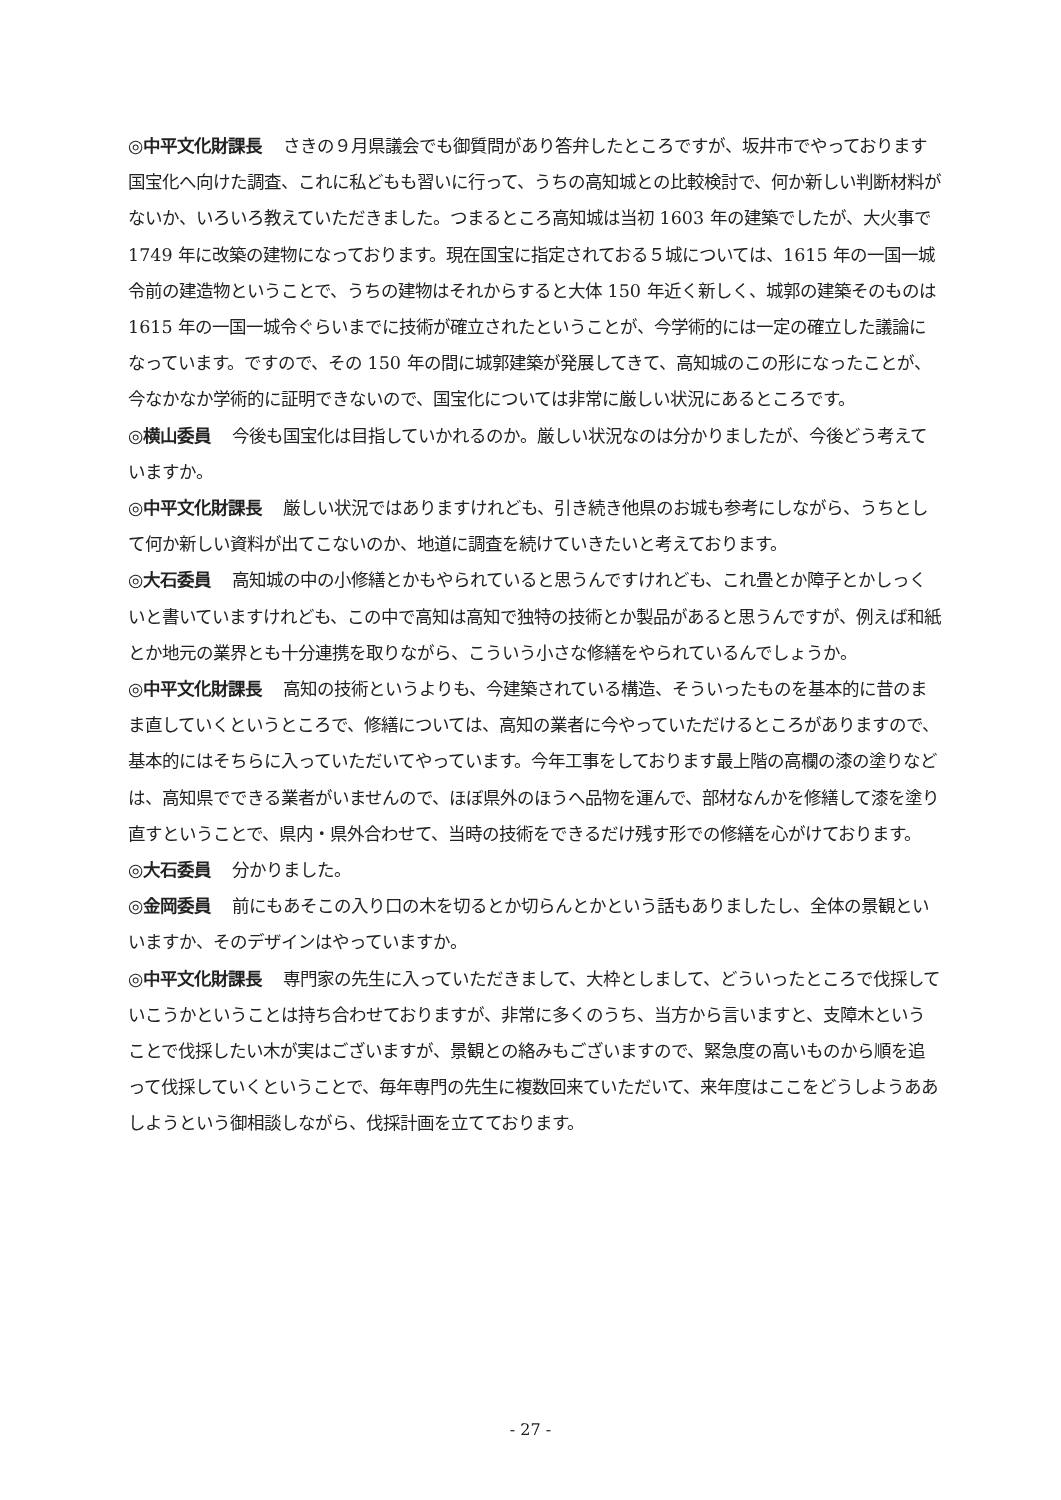◎中平文化財課長 さきの９月県議会でも御質問があり答弁したところですが、坂井市でやっております国宝化へ向けた調査、これに私どもも習いに行って、うちの高知城との比較検討で、何か新しい判断材料がないか、いろいろ教えていただきました。つまるところ高知城は当初 1603 年の建築でしたが、大火事で 1749 年に改築の建物になっております。現在国宝に指定されておる５城については、1615 年の一国一城令前の建造物ということで、うちの建物はそれからすると大体 150 年近く新しく、城郭の建築そのものは 1615 年の一国一城令ぐらいまでに技術が確立されたということが、今学術的には一定の確立した議論になっています。ですので、その 150 年の間に城郭建築が発展してきて、高知城のこの形になったことが、今なかなか学術的に証明できないので、国宝化については非常に厳しい状況にあるところです。
◎横山委員 今後も国宝化は目指していかれるのか。厳しい状況なのは分かりましたが、今後どう考えていますか。
◎中平文化財課長 厳しい状況ではありますけれども、引き続き他県のお城も参考にしながら、うちとして何か新しい資料が出てこないのか、地道に調査を続けていきたいと考えております。
◎大石委員 高知城の中の小修繕とかもやられていると思うんですけれども、これ畳とか障子とかしっくいと書いていますけれども、この中で高知は高知で独特の技術とか製品があると思うんですが、例えば和紙とか地元の業界とも十分連携を取りながら、こういう小さな修繕をやられているんでしょうか。
◎中平文化財課長 高知の技術というよりも、今建築されている構造、そういったものを基本的に昔のまま直していくというところで、修繕については、高知の業者に今やっていただけるところがありますので、基本的にはそちらに入っていただいてやっています。今年工事をしております最上階の高欄の漆の塗りなどは、高知県でできる業者がいませんので、ほぼ県外のほうへ品物を運んで、部材なんかを修繕して漆を塗り直すということで、県内・県外合わせて、当時の技術をできるだけ残す形での修繕を心がけております。
◎大石委員 分かりました。
◎金岡委員 前にもあそこの入り口の木を切るとか切らんとかという話もありましたし、全体の景観といいますか、そのデザインはやっていますか。
◎中平文化財課長 専門家の先生に入っていただきまして、大枠としまして、どういったところで伐採していこうかということは持ち合わせておりますが、非常に多くのうち、当方から言いますと、支障木ということで伐採したい木が実はございますが、景観との絡みもございますので、緊急度の高いものから順を追って伐採していくということで、毎年専門の先生に複数回来ていただいて、来年度はここをどうしようああしようという御相談しながら、伐採計画を立てております。
- 27 -